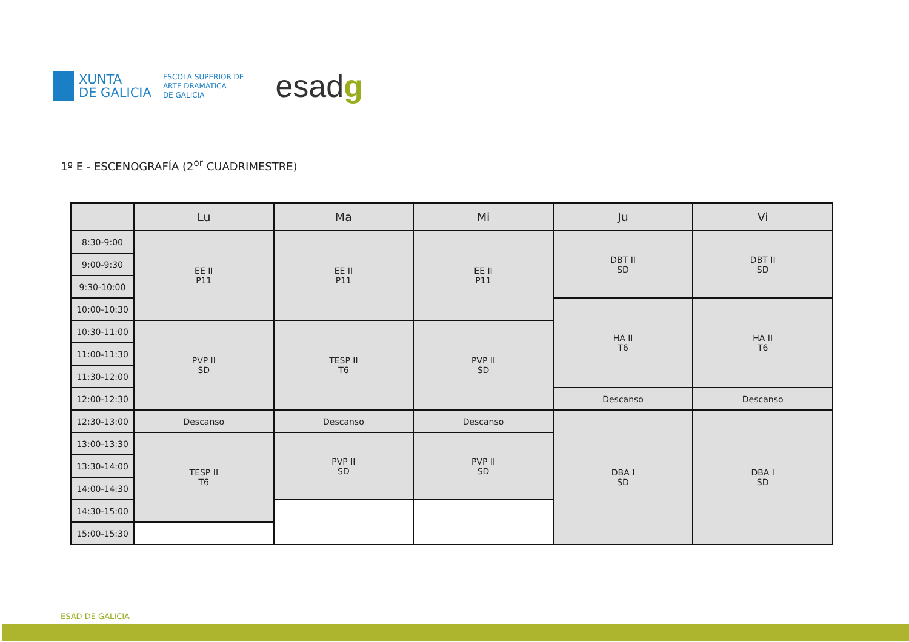XUNTA
DE GALICIA
ESCOLA SUPERIOR DE
ARTE DRAMÁTICA
DE GALICIA
esadg
1º E - ESCENOGRAFÍA (2<sup>or</sup> CUADRIMESTRE)
| | Lu | Ma | Mi | Ju | Vi |
| --- | --- | --- | --- | --- | --- |
| 8:30-9:00 | EE II P11 | EE II P11 | EE II P11 | DBT II SD | DBT II SD |
| 9:00-9:30 | | | | | |
| 9:30-10:00 | | | | | |
| 10:00-10:30 | | | | HA II T6 | HA II T6 |
| 10:30-11:00 | PVP II SD | TESP II T6 | PVP II SD | | |
| 11:00-11:30 | | | | | |
| 11:30-12:00 | | | | | |
| 12:00-12:30 | | | | Descanso | Descanso |
| 12:30-13:00 | Descanso | Descanso | Descanso | DBA I SD | DBA I SD |
| 13:00-13:30 | TESP II T6 | PVP II SD | PVP II SD | | |
| 13:30-14:00 | | | | | |
| 14:00-14:30 | | | | | |
| 14:30-15:00 | | | | | |
| 15:00-15:30 | | | | | |
ESAD DE GALICIA